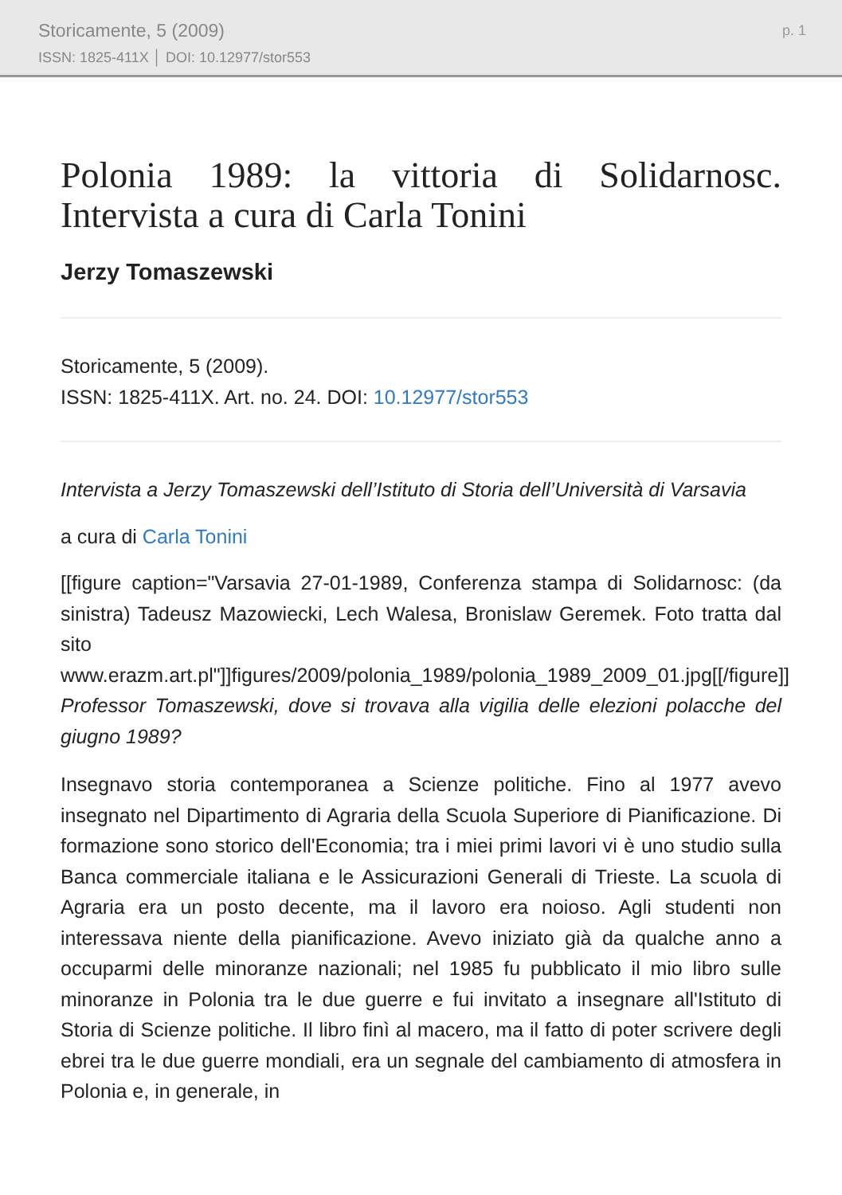Storicamente, 5 (2009)
ISSN: 1825-411X │ DOI: 10.12977/stor553
p. 1
Polonia 1989: la vittoria di Solidarnosc. Intervista a cura di Carla Tonini
Jerzy Tomaszewski
Storicamente, 5 (2009).
ISSN: 1825-411X. Art. no. 24. DOI: 10.12977/stor553
Intervista a Jerzy Tomaszewski dell’Istituto di Storia dell’Università di Varsavia
a cura di Carla Tonini
[[figure caption="Varsavia 27-01-1989, Conferenza stampa di Solidarnosc: (da sinistra) Tadeusz Mazowiecki, Lech Walesa, Bronislaw Geremek. Foto tratta dal sito www.erazm.art.pl"]]figures/2009/polonia_1989/polonia_1989_2009_01.jpg[[/figure]] Professor Tomaszewski, dove si trovava alla vigilia delle elezioni polacche del giugno 1989?
Insegnavo storia contemporanea a Scienze politiche. Fino al 1977 avevo insegnato nel Dipartimento di Agraria della Scuola Superiore di Pianificazione. Di formazione sono storico dell'Economia; tra i miei primi lavori vi è uno studio sulla Banca commerciale italiana e le Assicurazioni Generali di Trieste. La scuola di Agraria era un posto decente, ma il lavoro era noioso. Agli studenti non interessava niente della pianificazione. Avevo iniziato già da qualche anno a occuparmi delle minoranze nazionali; nel 1985 fu pubblicato il mio libro sulle minoranze in Polonia tra le due guerre e fui invitato a insegnare all'Istituto di Storia di Scienze politiche. Il libro finì al macero, ma il fatto di poter scrivere degli ebrei tra le due guerre mondiali, era un segnale del cambiamento di atmosfera in Polonia e, in generale, in